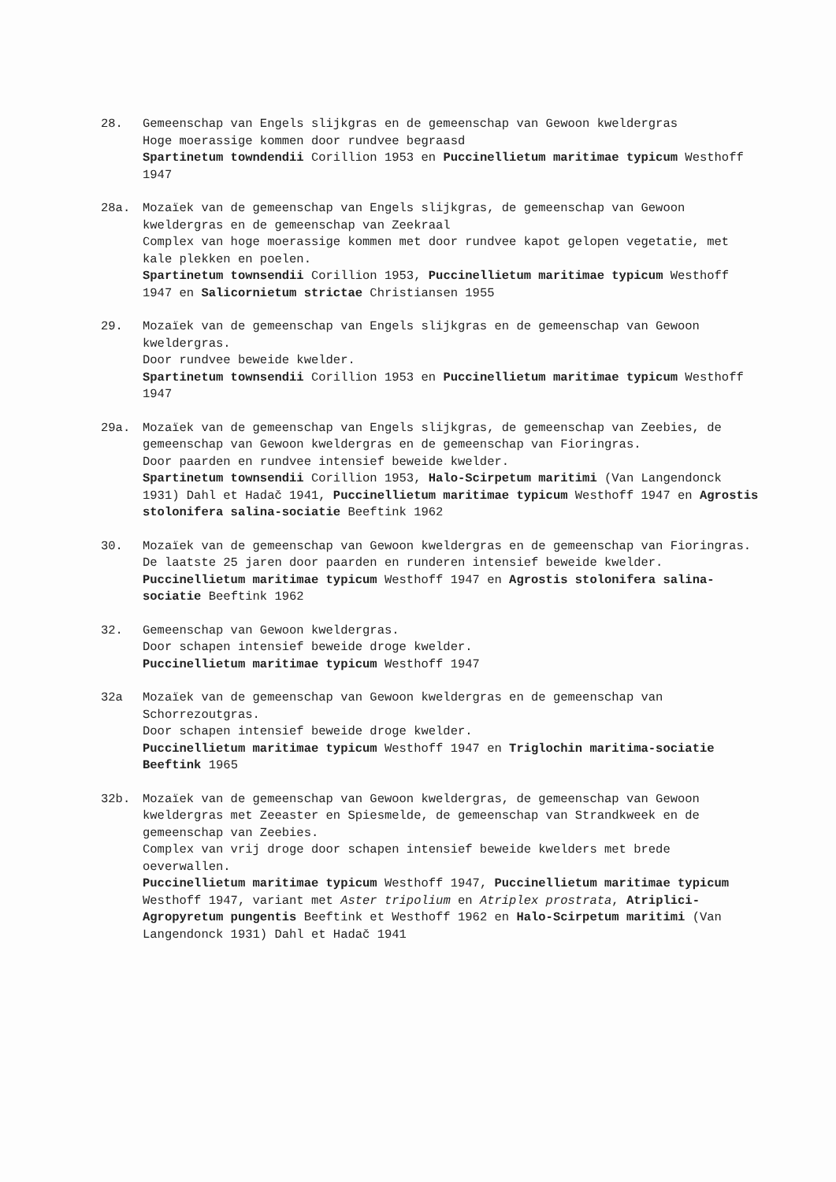28. Gemeenschap van Engels slijkgras en de gemeenschap van Gewoon kweldergras
Hoge moerassige kommen door rundvee begraasd
Spartinetum towndendii Corillion 1953 en Puccinellietum maritimae typicum Westhoff 1947
28a. Mozaïek van de gemeenschap van Engels slijkgras, de gemeenschap van Gewoon kweldergras en de gemeenschap van Zeekraal
Complex van hoge moerassige kommen met door rundvee kapot gelopen vegetatie, met kale plekken en poelen.
Spartinetum townsendii Corillion 1953, Puccinellietum maritimae typicum Westhoff 1947 en Salicornietum strictae Christiansen 1955
29. Mozaïek van de gemeenschap van Engels slijkgras en de gemeenschap van Gewoon kweldergras.
Door rundvee beweide kwelder.
Spartinetum townsendii Corillion 1953 en Puccinellietum maritimae typicum Westhoff 1947
29a. Mozaïek van de gemeenschap van Engels slijkgras, de gemeenschap van Zeebies, de gemeenschap van Gewoon kweldergras en de gemeenschap van Fioringras.
Door paarden en rundvee intensief beweide kwelder.
Spartinetum townsendii Corillion 1953, Halo-Scirpetum maritimi (Van Langendonck 1931) Dahl et Hadač 1941, Puccinellietum maritimae typicum Westhoff 1947 en Agrostis stolonifera salina-sociatie Beeftink 1962
30. Mozaïek van de gemeenschap van Gewoon kweldergras en de gemeenschap van Fioringras.
De laatste 25 jaren door paarden en runderen intensief beweide kwelder.
Puccinellietum maritimae typicum Westhoff 1947 en Agrostis stolonifera salina-sociatie Beeftink 1962
32. Gemeenschap van Gewoon kweldergras.
Door schapen intensief beweide droge kwelder.
Puccinellietum maritimae typicum Westhoff 1947
32a Mozaïek van de gemeenschap van Gewoon kweldergras en de gemeenschap van Schorrezoutgras.
Door schapen intensief beweide droge kwelder.
Puccinellietum maritimae typicum Westhoff 1947 en Triglochin maritima-sociatie Beeftink 1965
32b. Mozaïek van de gemeenschap van Gewoon kweldergras, de gemeenschap van Gewoon kweldergras met Zeeaster en Spiesmelde, de gemeenschap van Strandkweek en de gemeenschap van Zeebies.
Complex van vrij droge door schapen intensief beweide kwelders met brede oeverwallen.
Puccinellietum maritimae typicum Westhoff 1947, Puccinellietum maritimae typicum Westhoff 1947, variant met Aster tripolium en Atriplex prostrata, Atriplici-Agropyretum pungentis Beeftink et Westhoff 1962 en Halo-Scirpetum maritimi (Van Langendonck 1931) Dahl et Hadač 1941